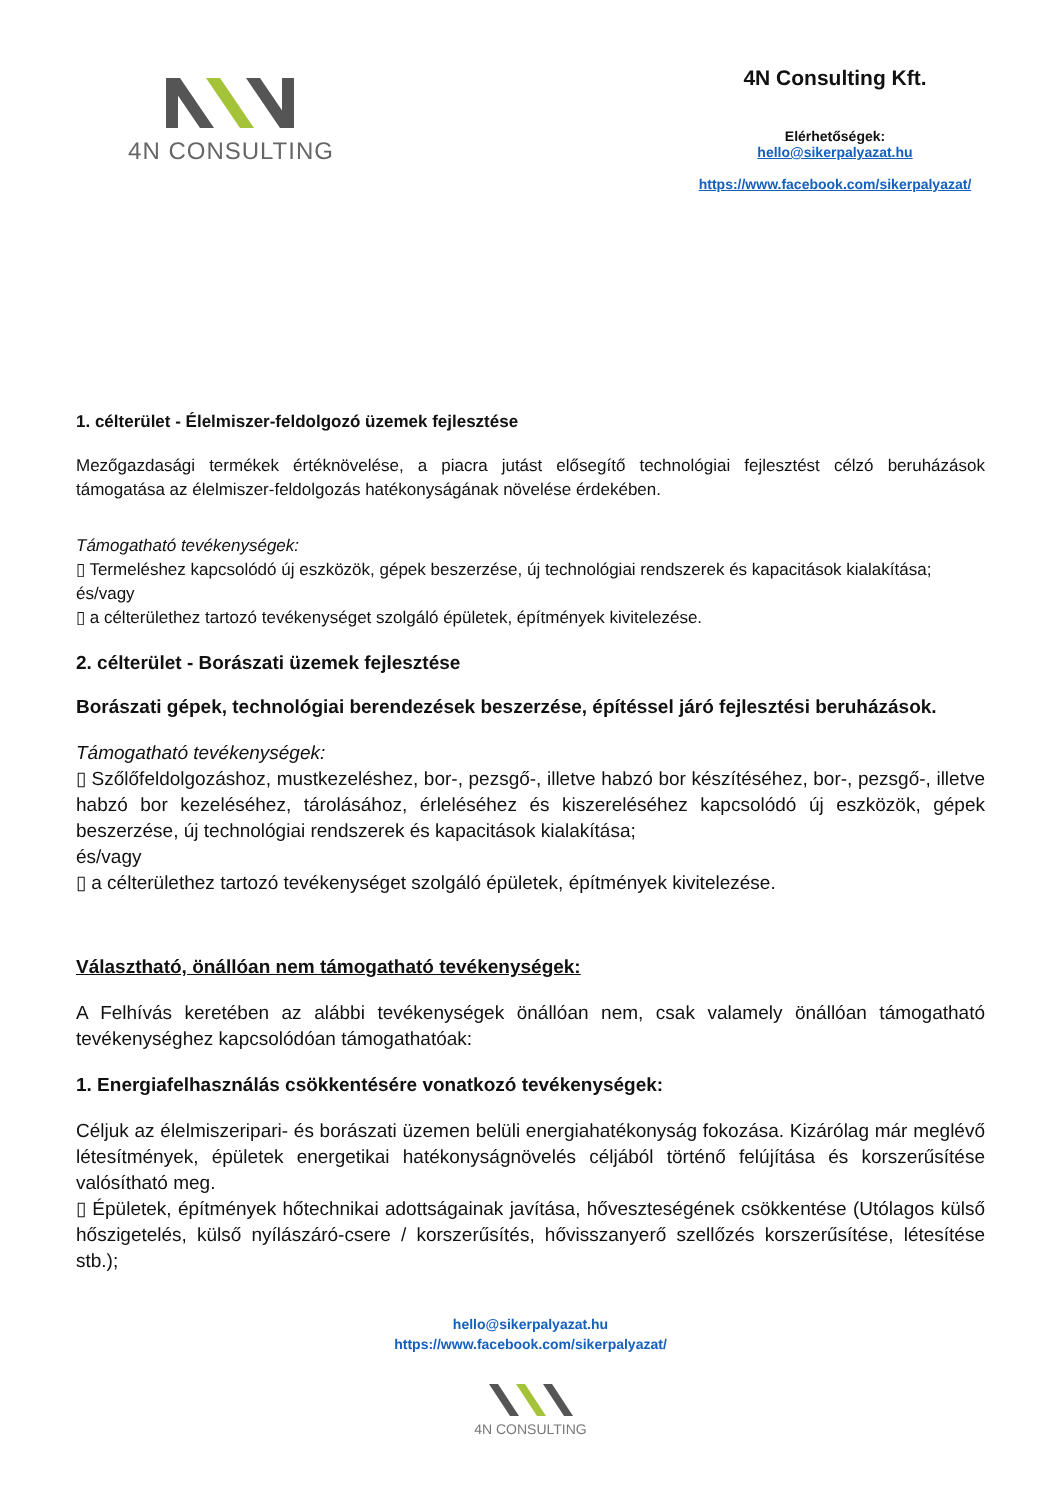4N CONSULTING
4N Consulting Kft.
Elérhetőségek:
hello@sikerpalyazat.hu
https://www.facebook.com/sikerpalyazat/
1. célterület - Élelmiszer-feldolgozó üzemek fejlesztése
Mezőgazdasági termékek értéknövelése, a piacra jutást elősegítő technológiai fejlesztést célzó beruházások támogatása az élelmiszer-feldolgozás hatékonyságának növelése érdekében.
Támogatható tevékenységek:
▯ Termeléshez kapcsolódó új eszközök, gépek beszerzése, új technológiai rendszerek és kapacitások kialakítása;
és/vagy
▯ a célterülethez tartozó tevékenységet szolgáló épületek, építmények kivitelezése.
2. célterület - Borászati üzemek fejlesztése
Borászati gépek, technológiai berendezések beszerzése, építéssel járó fejlesztési beruházások.
Támogatható tevékenységek:
▯ Szőlőfeldolgozáshoz, mustkezeléshez, bor-, pezsgő-, illetve habzó bor készítéséhez, bor-, pezsgő-, illetve habzó bor kezeléséhez, tárolásához, érleléséhez és kiszereléséhez kapcsolódó új eszközök, gépek beszerzése, új technológiai rendszerek és kapacitások kialakítása;
és/vagy
▯ a célterülethez tartozó tevékenységet szolgáló épületek, építmények kivitelezése.
Választható, önállóan nem támogatható tevékenységek:
A Felhívás keretében az alábbi tevékenységek önállóan nem, csak valamely önállóan támogatható tevékenységhez kapcsolódóan támogathatóak:
1. Energiafelhasználás csökkentésére vonatkozó tevékenységek:
Céljuk az élelmiszeripari- és borászati üzemen belüli energiahatékonyság fokozása. Kizárólag már meglévő létesítmények, épületek energetikai hatékonyságnövelés céljából történő felújítása és korszerűsítése valósítható meg.
▯ Épületek, építmények hőtechnikai adottságainak javítása, hőveszteségének csökkentése (Utólagos külső hőszigetelés, külső nyílászáró-csere / korszerűsítés, hővisszanyerő szellőzés korszerűsítése, létesítése stb.);
hello@sikerpalyazat.hu
https://www.facebook.com/sikerpalyazat/
4N CONSULTING